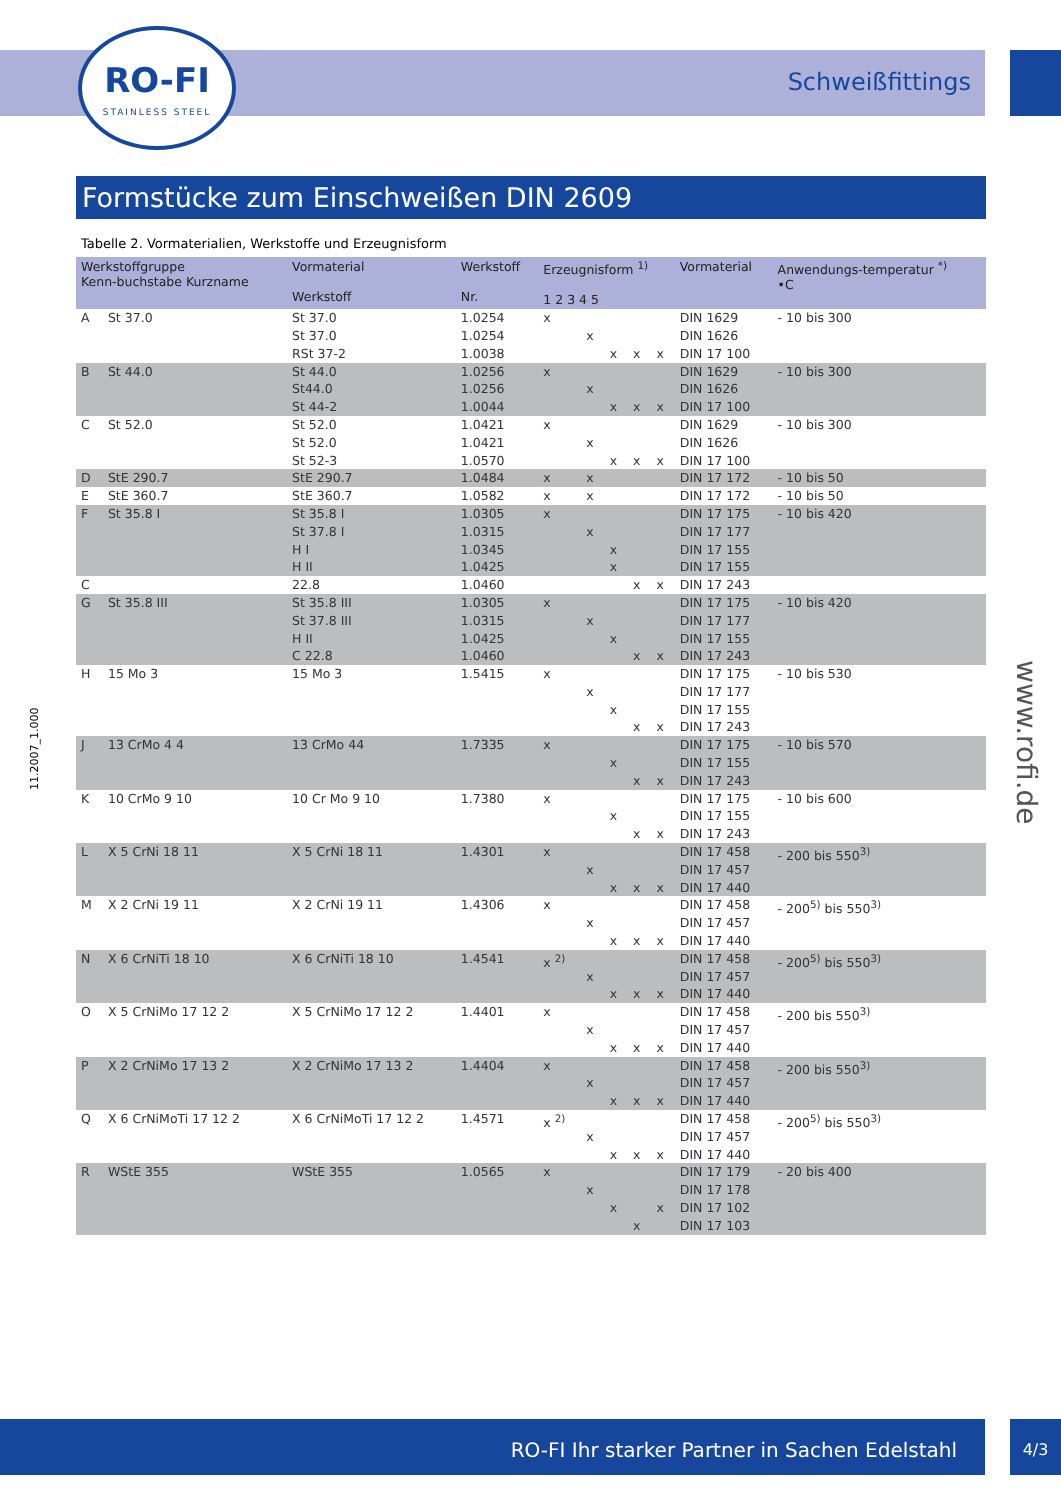RO-FI
STAINLESS STEEL
Schweißfittings
Formstücke zum Einschweißen DIN 2609
Tabelle 2. Vormaterialien, Werkstoffe und Erzeugnisform
| Werkstoffgruppe Kenn-buchstabe Kurzname | | Vormaterial Werkstoff | Werkstoff Nr. | Erzeugnisform <sup>1)</sup> 1 2 3 4 5 | | | | | Vormaterial | Anwendungs-temperatur <sup>*)</sup> •C |
| --- | --- | --- | --- | --- | --- | --- | --- | --- | --- | --- |
| A | St 37.0 | St 37.0 St 37.0 RSt 37-2 | 1.0254 1.0254 1.0038 | x | x | x | x | x | DIN 1629 DIN 1626 DIN 17 100 | - 10 bis 300 |
| B | St 44.0 | St 44.0 St44.0 St 44-2 | 1.0256 1.0256 1.0044 | x | x | x | x | x | DIN 1629 DIN 1626 DIN 17 100 | - 10 bis 300 |
| C | St 52.0 | St 52.0 St 52.0 St 52-3 | 1.0421 1.0421 1.0570 | x | x | x | x | x | DIN 1629 DIN 1626 DIN 17 100 | - 10 bis 300 |
| D | StE 290.7 | StE 290.7 | 1.0484 | x | x | | | | DIN 17 172 | - 10 bis 50 |
| E | StE 360.7 | StE 360.7 | 1.0582 | x | x | | | | DIN 17 172 | - 10 bis 50 |
| F | St 35.8 I | St 35.8 I St 37.8 I H I H II | 1.0305 1.0315 1.0345 1.0425 | x | x | x x | | | DIN 17 175 DIN 17 177 DIN 17 155 DIN 17 155 | - 10 bis 420 |
| C | | 22.8 | 1.0460 | | | | x | x | DIN 17 243 | |
| G | St 35.8 III | St 35.8 III St 37.8 III H II C 22.8 | 1.0305 1.0315 1.0425 1.0460 | x | x | x | x | x | DIN 17 175 DIN 17 177 DIN 17 155 DIN 17 243 | - 10 bis 420 |
| H | 15 Mo 3 | 15 Mo 3 | 1.5415 | x | x | x | x | x | DIN 17 175 DIN 17 177 DIN 17 155 DIN 17 243 | - 10 bis 530 |
| J | 13 CrMo 4 4 | 13 CrMo 44 | 1.7335 | x | | x | x | x | DIN 17 175 DIN 17 155 DIN 17 243 | - 10 bis 570 |
| K | 10 CrMo 9 10 | 10 Cr Mo 9 10 | 1.7380 | x | | x | x | x | DIN 17 175 DIN 17 155 DIN 17 243 | - 10 bis 600 |
| L | X 5 CrNi 18 11 | X 5 CrNi 18 11 | 1.4301 | x | x | x | x | x | DIN 17 458 DIN 17 457 DIN 17 440 | - 200 bis 550<sup>3)</sup> |
| M | X 2 CrNi 19 11 | X 2 CrNi 19 11 | 1.4306 | x | x | x | x | x | DIN 17 458 DIN 17 457 DIN 17 440 | - 200<sup>5)</sup> bis 550<sup>3)</sup> |
| N | X 6 CrNiTi 18 10 | X 6 CrNiTi 18 10 | 1.4541 | x <sup>2)</sup> | x | x | x | x | DIN 17 458 DIN 17 457 DIN 17 440 | - 200<sup>5)</sup> bis 550<sup>3)</sup> |
| O | X 5 CrNiMo 17 12 2 | X 5 CrNiMo 17 12 2 | 1.4401 | x | x | x | x | x | DIN 17 458 DIN 17 457 DIN 17 440 | - 200 bis 550<sup>3)</sup> |
| P | X 2 CrNiMo 17 13 2 | X 2 CrNiMo 17 13 2 | 1.4404 | x | x | x | x | x | DIN 17 458 DIN 17 457 DIN 17 440 | - 200 bis 550<sup>3)</sup> |
| Q | X 6 CrNiMoTi 17 12 2 | X 6 CrNiMoTi 17 12 2 | 1.4571 | x <sup>2)</sup> | x | x | x | x | DIN 17 458 DIN 17 457 DIN 17 440 | - 200<sup>5)</sup> bis 550<sup>3)</sup> |
| R | WStE 355 | WStE 355 | 1.0565 | x | x | x | x | x | DIN 17 179 DIN 17 178 DIN 17 102 DIN 17 103 | - 20 bis 400 |
11.2007_1.000
www.rofi.de
RO-FI Ihr starker Partner in Sachen Edelstahl 4/3